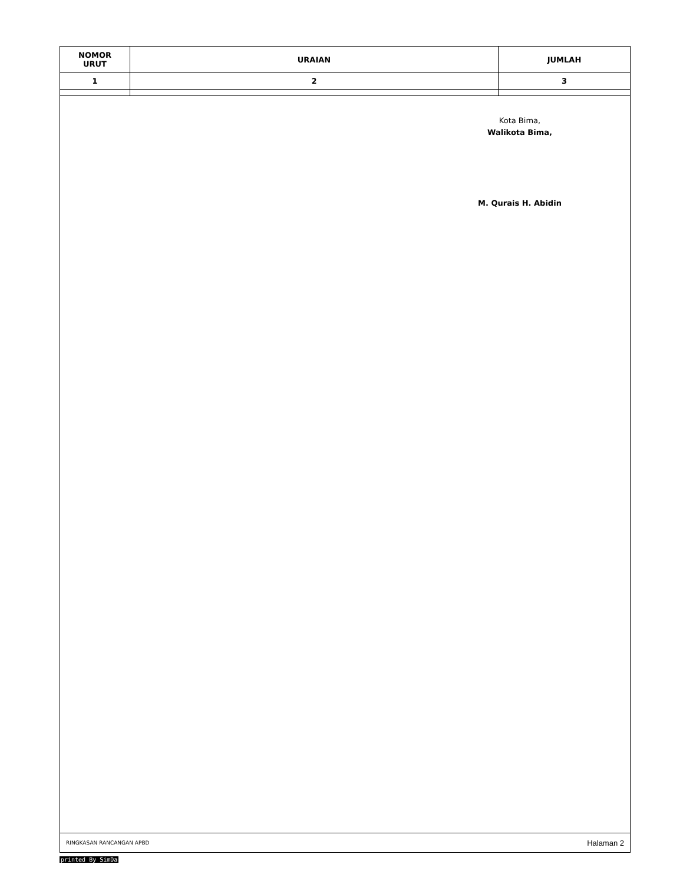| NOMOR URUT | URAIAN | JUMLAH |
| --- | --- | --- |
| 1 | 2 | 3 |
Kota Bima,
Walikota Bima,
M. Qurais H. Abidin
RINGKASAN RANCANGAN APBD Halaman 2
printed By SimDa